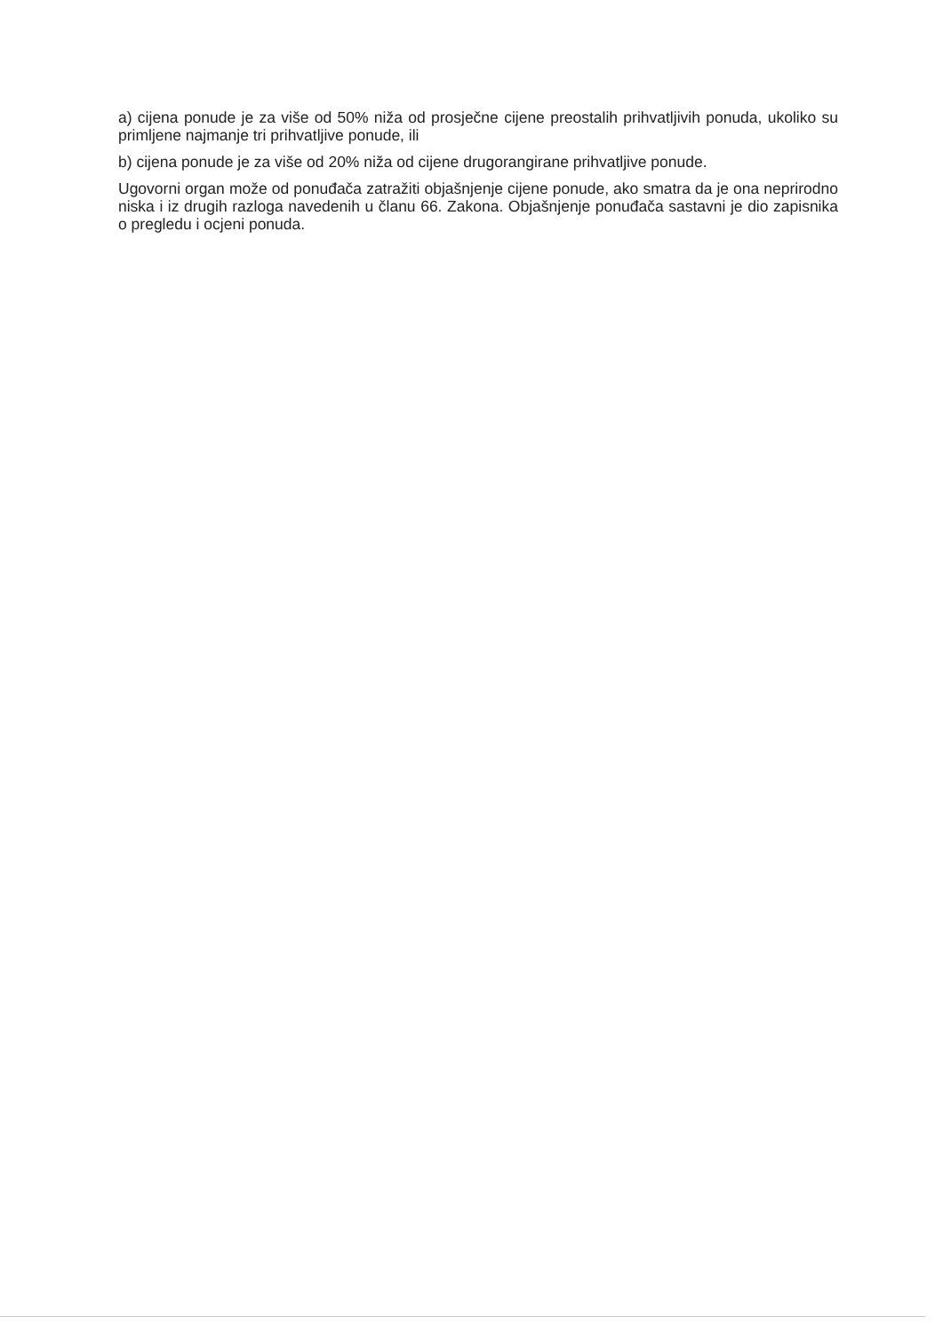a) cijena ponude je za više od 50% niža od prosječne cijene preostalih prihvatljivih ponuda, ukoliko su primljene najmanje tri prihvatljive ponude, ili
b) cijena ponude je za više od 20% niža od cijene drugorangirane prihvatljive ponude.
Ugovorni organ može od ponuđača zatražiti objašnjenje cijene ponude, ako smatra da je ona neprirodno niska i iz drugih razloga navedenih u članu 66. Zakona. Objašnjenje ponuđača sastavni je dio zapisnika o pregledu i ocjeni ponuda.